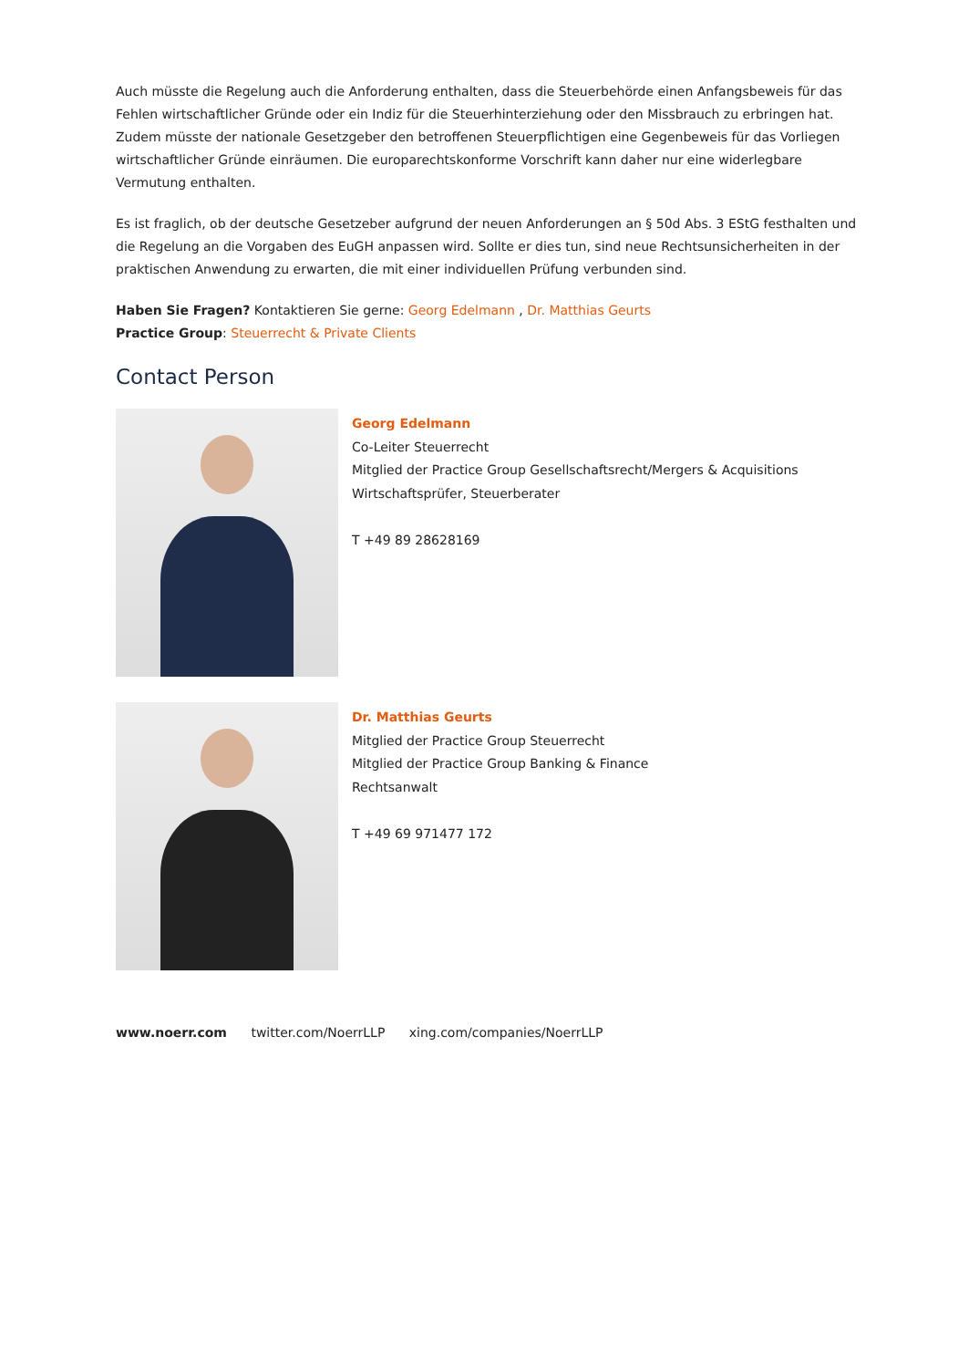Auch müsste die Regelung auch die Anforderung enthalten, dass die Steuerbehörde einen Anfangsbeweis für das Fehlen wirtschaftlicher Gründe oder ein Indiz für die Steuerhinterziehung oder den Missbrauch zu erbringen hat. Zudem müsste der nationale Gesetzgeber den betroffenen Steuerpflichtigen eine Gegenbeweis für das Vorliegen wirtschaftlicher Gründe einräumen. Die europarechtskonforme Vorschrift kann daher nur eine widerlegbare Vermutung enthalten.
Es ist fraglich, ob der deutsche Gesetzeber aufgrund der neuen Anforderungen an § 50d Abs. 3 EStG festhalten und die Regelung an die Vorgaben des EuGH anpassen wird. Sollte er dies tun, sind neue Rechtsunsicherheiten in der praktischen Anwendung zu erwarten, die mit einer individuellen Prüfung verbunden sind.
Haben Sie Fragen? Kontaktieren Sie gerne: Georg Edelmann , Dr. Matthias Geurts
Practice Group: Steuerrecht & Private Clients
Contact Person
Georg Edelmann
Co-Leiter Steuerrecht
Mitglied der Practice Group Gesellschaftsrecht/Mergers & Acquisitions
Wirtschaftsprüfer, Steuerberater
T +49 89 28628169
Dr. Matthias Geurts
Mitglied der Practice Group Steuerrecht
Mitglied der Practice Group Banking & Finance
Rechtsanwalt
T +49 69 971477 172
www.noerr.com twitter.com/NoerrLLP xing.com/companies/NoerrLLP